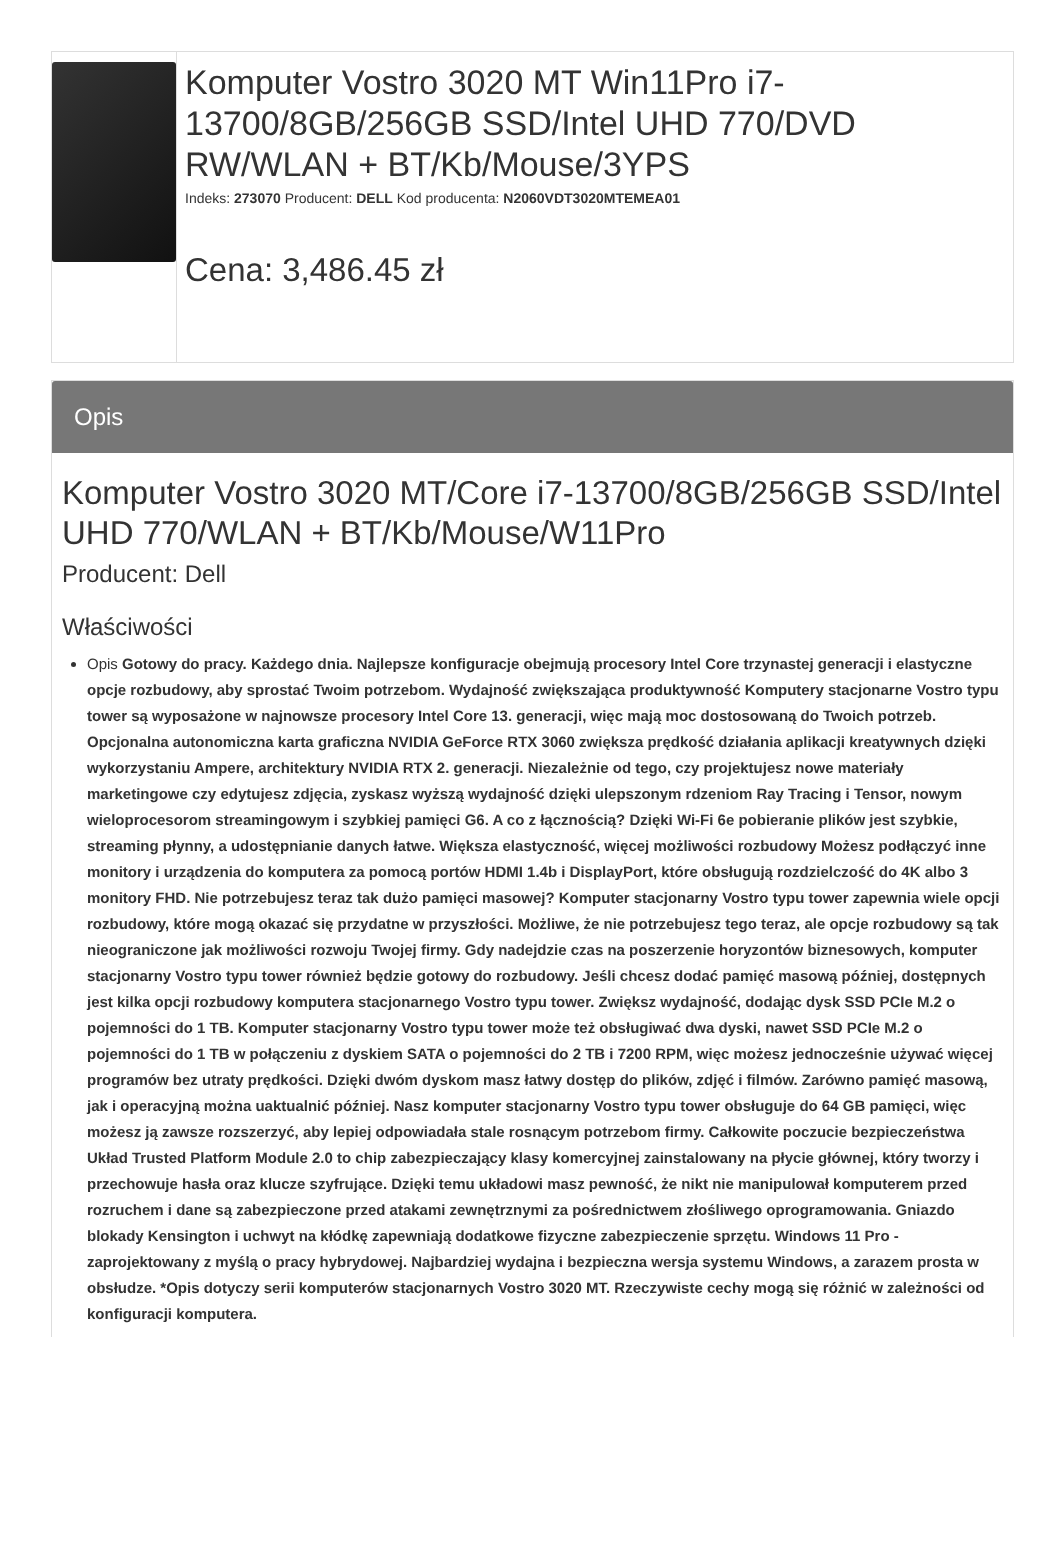Komputer Vostro 3020 MT Win11Pro i7-13700/8GB/256GB SSD/Intel UHD 770/DVD RW/WLAN + BT/Kb/Mouse/3YPS
Indeks: 273070 Producent: DELL Kod producenta: N2060VDT3020MTEMEA01
Cena: 3,486.45 zł
Opis
Komputer Vostro 3020 MT/Core i7-13700/8GB/256GB SSD/Intel UHD 770/WLAN + BT/Kb/Mouse/W11Pro
Producent: Dell
Właściwości
Opis Gotowy do pracy. Każdego dnia. Najlepsze konfiguracje obejmują procesory Intel Core trzynastej generacji i elastyczne opcje rozbudowy, aby sprostać Twoim potrzebom. Wydajność zwiększająca produktywność Komputery stacjonarne Vostro typu tower są wyposażone w najnowsze procesory Intel Core 13. generacji, więc mają moc dostosowaną do Twoich potrzeb. Opcjonalna autonomiczna karta graficzna NVIDIA GeForce RTX 3060 zwiększa prędkość działania aplikacji kreatywnych dzięki wykorzystaniu Ampere, architektury NVIDIA RTX 2. generacji. Niezależnie od tego, czy projektujesz nowe materiały marketingowe czy edytujesz zdjęcia, zyskasz wyższą wydajność dzięki ulepszonym rdzeniom Ray Tracing i Tensor, nowym wieloprocesorom streamingowym i szybkiej pamięci G6. A co z łącznością? Dzięki Wi-Fi 6e pobieranie plików jest szybkie, streaming płynny, a udostępnianie danych łatwe. Większa elastyczność, więcej możliwości rozbudowy Możesz podłączyć inne monitory i urządzenia do komputera za pomocą portów HDMI 1.4b i DisplayPort, które obsługują rozdzielczość do 4K albo 3 monitory FHD. Nie potrzebujesz teraz tak dużo pamięci masowej? Komputer stacjonarny Vostro typu tower zapewnia wiele opcji rozbudowy, które mogą okazać się przydatne w przyszłości. Możliwe, że nie potrzebujesz tego teraz, ale opcje rozbudowy są tak nieograniczone jak możliwości rozwoju Twojej firmy. Gdy nadejdzie czas na poszerzenie horyzontów biznesowych, komputer stacjonarny Vostro typu tower również będzie gotowy do rozbudowy. Jeśli chcesz dodać pamięć masową później, dostępnych jest kilka opcji rozbudowy komputera stacjonarnego Vostro typu tower. Zwiększ wydajność, dodając dysk SSD PCIe M.2 o pojemności do 1 TB. Komputer stacjonarny Vostro typu tower może też obsługiwać dwa dyski, nawet SSD PCIe M.2 o pojemności do 1 TB w połączeniu z dyskiem SATA o pojemności do 2 TB i 7200 RPM, więc możesz jednocześnie używać więcej programów bez utraty prędkości. Dzięki dwóm dyskom masz łatwy dostęp do plików, zdjęć i filmów. Zarówno pamięć masową, jak i operacyjną można uaktualnić później. Nasz komputer stacjonarny Vostro typu tower obsługuje do 64 GB pamięci, więc możesz ją zawsze rozszerzyć, aby lepiej odpowiadała stale rosnącym potrzebom firmy. Całkowite poczucie bezpieczeństwa Układ Trusted Platform Module 2.0 to chip zabezpieczający klasy komercyjnej zainstalowany na płycie głównej, który tworzy i przechowuje hasła oraz klucze szyfrujące. Dzięki temu układowi masz pewność, że nikt nie manipulował komputerem przed rozruchem i dane są zabezpieczone przed atakami zewnętrznymi za pośrednictwem złośliwego oprogramowania. Gniazdo blokady Kensington i uchwyt na kłódkę zapewniają dodatkowe fizyczne zabezpieczenie sprzętu. Windows 11 Pro - zaprojektowany z myślą o pracy hybrydowej. Najbardziej wydajna i bezpieczna wersja systemu Windows, a zarazem prosta w obsłudze. *Opis dotyczy serii komputerów stacjonarnych Vostro 3020 MT. Rzeczywiste cechy mogą się różnić w zależności od konfiguracji komputera.